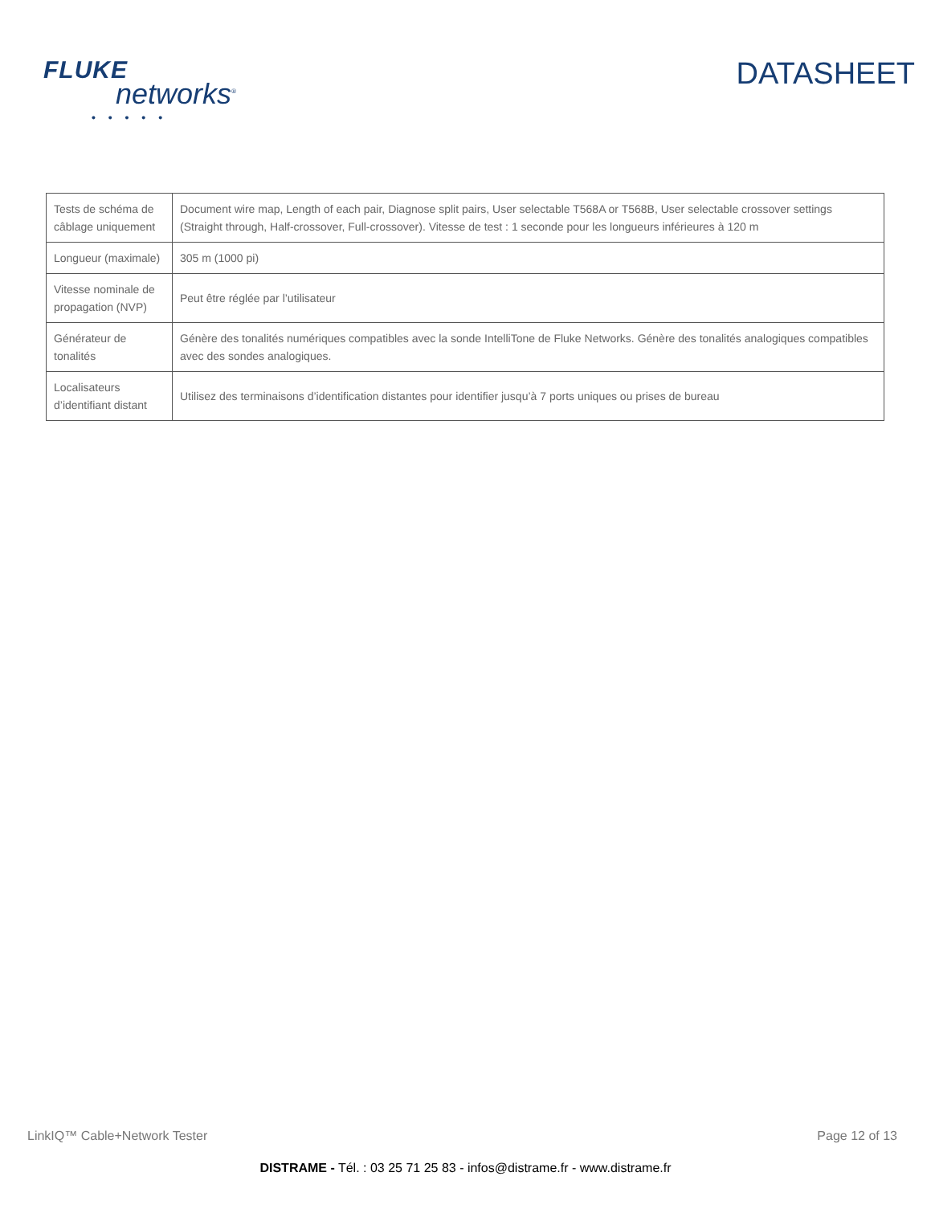FLUKE
networks<sup>®</sup>
• • • • •
DATASHEET
| Tests de schéma de câblage uniquement | Document wire map, Length of each pair, Diagnose split pairs, User selectable T568A or T568B, User selectable crossover settings (Straight through, Half-crossover, Full-crossover). Vitesse de test : 1 seconde pour les longueurs inférieures à 120 m |
| Longueur (maximale) | 305 m (1000 pi) |
| Vitesse nominale de propagation (NVP) | Peut être réglée par l’utilisateur |
| Générateur de tonalités | Génère des tonalités numériques compatibles avec la sonde IntelliTone de Fluke Networks. Génère des tonalités analogiques compatibles avec des sondes analogiques. |
| Localisateurs d’identifiant distant | Utilisez des terminaisons d’identification distantes pour identifier jusqu’à 7 ports uniques ou prises de bureau |
LinkIQ™ Cable+Network Tester Page 12 of 13
DISTRAME - Tél. : 03 25 71 25 83 - infos@distrame.fr - www.distrame.fr